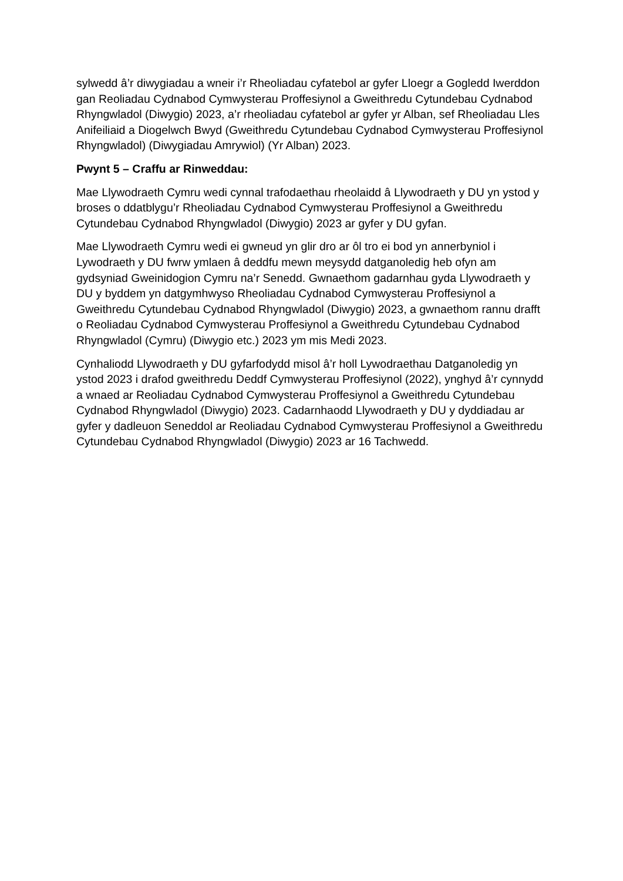sylwedd â’r diwygiadau a wneir i’r Rheoliadau cyfatebol ar gyfer Lloegr a Gogledd Iwerddon gan Reoliadau Cydnabod Cymwysterau Proffesiynol a Gweithredu Cytundebau Cydnabod Rhyngwladol (Diwygio) 2023, a’r rheoliadau cyfatebol ar gyfer yr Alban, sef Rheoliadau Lles Anifeiliaid a Diogelwch Bwyd (Gweithredu Cytundebau Cydnabod Cymwysterau Proffesiynol Rhyngwladol) (Diwygiadau Amrywiol) (Yr Alban) 2023.
Pwynt 5 – Craffu ar Rinweddau:
Mae Llywodraeth Cymru wedi cynnal trafodaethau rheolaidd â Llywodraeth y DU yn ystod y broses o ddatblygu’r Rheoliadau Cydnabod Cymwysterau Proffesiynol a Gweithredu Cytundebau Cydnabod Rhyngwladol (Diwygio) 2023 ar gyfer y DU gyfan.
Mae Llywodraeth Cymru wedi ei gwneud yn glir dro ar ôl tro ei bod yn annerbyniol i Lywodraeth y DU fwrw ymlaen â deddfu mewn meysydd datganoledig heb ofyn am gydsyniad Gweinidogion Cymru na’r Senedd. Gwnaethom gadarnhau gyda Llywodraeth y DU y byddem yn datgymhwyso Rheoliadau Cydnabod Cymwysterau Proffesiynol a Gweithredu Cytundebau Cydnabod Rhyngwladol (Diwygio) 2023, a gwnaethom rannu drafft o Reoliadau Cydnabod Cymwysterau Proffesiynol a Gweithredu Cytundebau Cydnabod Rhyngwladol (Cymru) (Diwygio etc.) 2023 ym mis Medi 2023.
Cynhaliodd Llywodraeth y DU gyfarfodydd misol â’r holl Lywodraethau Datganoledig yn ystod 2023 i drafod gweithredu Deddf Cymwysterau Proffesiynol (2022), ynghyd â’r cynnydd a wnaed ar Reoliadau Cydnabod Cymwysterau Proffesiynol a Gweithredu Cytundebau Cydnabod Rhyngwladol (Diwygio) 2023. Cadarnhaodd Llywodraeth y DU y dyddiadau ar gyfer y dadleuon Seneddol ar Reoliadau Cydnabod Cymwysterau Proffesiynol a Gweithredu Cytundebau Cydnabod Rhyngwladol (Diwygio) 2023 ar 16 Tachwedd.